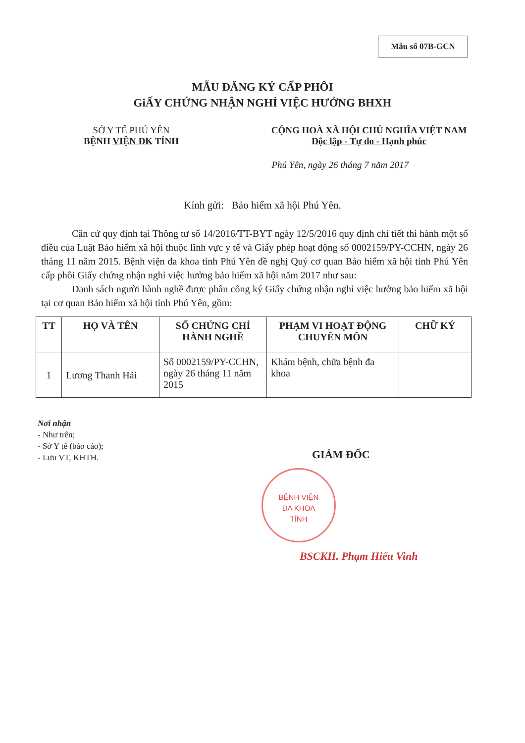Mẫu số 07B-GCN
MẪU ĐĂNG KÝ CẤP PHÔI
GiẤY CHỨNG NHẬN NGHỈ VIỆC HƯỞNG BHXH
SỞ Y TẾ PHÚ YÊN
BỆNH VIỆN ĐK TỈNH
CỘNG HOÀ XÃ HỘI CHỦ NGHĨA VIỆT NAM
Độc lập - Tự do - Hạnh phúc
Phú Yên, ngày 26 tháng 7 năm 2017
Kính gửi: Bảo hiểm xã hội Phú Yên.
Căn cứ quy định tại Thông tư số 14/2016/TT-BYT ngày 12/5/2016 quy định chi tiết thi hành một số điều của Luật Bảo hiểm xã hội thuộc lĩnh vực y tế và Giấy phép hoạt động số 0002159/PY-CCHN, ngày 26 tháng 11 năm 2015. Bệnh viện đa khoa tỉnh Phú Yên đề nghị Quý cơ quan Bảo hiểm xã hội tỉnh Phú Yên cấp phôi Giấy chứng nhận nghỉ việc hưởng bảo hiểm xã hội năm 2017 như sau:
Danh sách người hành nghề được phân công ký Giấy chứng nhận nghỉ việc hưởng bảo hiểm xã hội tại cơ quan Bảo hiểm xã hội tỉnh Phú Yên, gồm:
| TT | HỌ VÀ TÊN | SỐ CHỨNG CHỈ HÀNH NGHỀ | PHẠM VI HOẠT ĐỘNG CHUYÊN MÔN | CHỮ KÝ |
| --- | --- | --- | --- | --- |
| 1 | Lương Thanh Hải | Số 0002159/PY-CCHN, ngày 26 tháng 11 năm 2015 | Khám bệnh, chữa bệnh đa khoa | |
Nơi nhận
- Như trên;
- Sở Y tế (báo cáo);
- Lưu VT, KHTH.
GIÁM ĐỐC
BỆNH VIỆN
ĐA KHOA
TỈNH
BSCKII. Phạm Hiếu Vinh